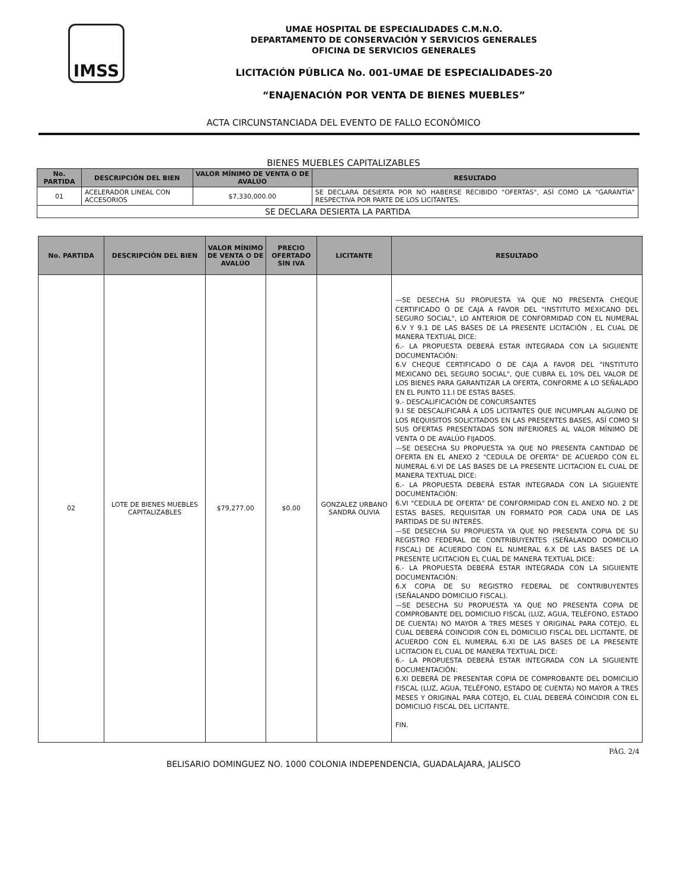IMSS
UMAE HOSPITAL DE ESPECIALIDADES C.M.N.O.
DEPARTAMENTO DE CONSERVACIÓN Y SERVICIOS GENERALES
OFICINA DE SERVICIOS GENERALES
LICITACIÓN PÚBLICA No. 001-UMAE DE ESPECIALIDADES-20
“ENAJENACIÓN POR VENTA DE BIENES MUEBLES”
ACTA CIRCUNSTANCIADA DEL EVENTO DE FALLO ECONÓMICO
BIENES MUEBLES CAPITALIZABLES
| No. PARTIDA | DESCRIPCIÓN DEL BIEN | VALOR MÍNIMO DE VENTA O DE AVALÚO | RESULTADO |
| --- | --- | --- | --- |
| 01 | ACELERADOR LINEAL CON ACCESORIOS | $7,330,000.00 | SE DECLARA DESIERTA POR NO HABERSE RECIBIDO "OFERTAS", ASÍ COMO LA "GARANTÍA" RESPECTIVA POR PARTE DE LOS LICITANTES. |
| SE DECLARA DESIERTA LA PARTIDA | | | |
| No. PARTIDA | DESCRIPCIÓN DEL BIEN | VALOR MÍNIMO DE VENTA O DE AVALÚO | PRECIO OFERTADO SIN IVA | LICITANTE | RESULTADO |
| --- | --- | --- | --- | --- | --- |
| 02 | LOTE DE BIENES MUEBLES CAPITALIZABLES | $79,277.00 | $0.00 | GONZALEZ URBANO SANDRA OLIVIA | —SE DESECHA SU PROPUESTA YA QUE NO PRESENTA CHEQUE CERTIFICADO O DE CAJA A FAVOR DEL "INSTITUTO MEXICANO DEL SEGURO SOCIAL", LO ANTERIOR DE CONFORMIDAD CON EL NUMERAL 6.V Y 9.1 DE LAS BASES DE LA PRESENTE LICITACIÓN , EL CUAL DE MANERA TEXTUAL DICE: 6.- LA PROPUESTA DEBERÁ ESTAR INTEGRADA CON LA SIGUIENTE DOCUMENTACIÓN: 6.V CHEQUE CERTIFICADO O DE CAJA A FAVOR DEL "INSTITUTO MEXICANO DEL SEGURO SOCIAL", QUE CUBRA EL 10% DEL VALOR DE LOS BIENES PARA GARANTIZAR LA OFERTA, CONFORME A LO SEÑALADO EN EL PUNTO 11.I DE ESTAS BASES. 9.- DESCALIFICACIÓN DE CONCURSANTES 9.I SE DESCALIFICARÁ A LOS LICITANTES QUE INCUMPLAN ALGUNO DE LOS REQUISITOS SOLICITADOS EN LAS PRESENTES BASES, ASÍ COMO SI SUS OFERTAS PRESENTADAS SON INFERIORES AL VALOR MÍNIMO DE VENTA O DE AVALÚO FIJADOS. —SE DESECHA SU PROPUESTA YA QUE NO PRESENTA CANTIDAD DE OFERTA EN EL ANEXO 2 "CEDULA DE OFERTA" DE ACUERDO CON EL NUMERAL 6.VI DE LAS BASES DE LA PRESENTE LICITACION EL CUAL DE MANERA TEXTUAL DICE: 6.- LA PROPUESTA DEBERÁ ESTAR INTEGRADA CON LA SIGUIENTE DOCUMENTACIÓN: 6.VI "CEDULA DE OFERTA" DE CONFORMIDAD CON EL ANEXO NO. 2 DE ESTAS BASES, REQUISITAR UN FORMATO POR CADA UNA DE LAS PARTIDAS DE SU INTERÉS. —SE DESECHA SU PROPUESTA YA QUE NO PRESENTA COPIA DE SU REGISTRO FEDERAL DE CONTRIBUYENTES (SEÑALANDO DOMICILIO FISCAL) DE ACUERDO CON EL NUMERAL 6.X DE LAS BASES DE LA PRESENTE LICITACION EL CUAL DE MANERA TEXTUAL DICE: 6.- LA PROPUESTA DEBERÁ ESTAR INTEGRADA CON LA SIGUIENTE DOCUMENTACIÓN: 6.X COPIA DE SU REGISTRO FEDERAL DE CONTRIBUYENTES (SEÑALANDO DOMICILIO FISCAL). —SE DESECHA SU PROPUESTA YA QUE NO PRESENTA COPIA DE COMPROBANTE DEL DOMICILIO FISCAL (LUZ, AGUA, TELÉFONO, ESTADO DE CUENTA) NO MAYOR A TRES MESES Y ORIGINAL PARA COTEJO, EL CUAL DEBERÁ COINCIDIR CON EL DOMICILIO FISCAL DEL LICITANTE, DE ACUERDO CON EL NUMERAL 6.XI DE LAS BASES DE LA PRESENTE LICITACION EL CUAL DE MANERA TEXTUAL DICE: 6.- LA PROPUESTA DEBERÁ ESTAR INTEGRADA CON LA SIGUIENTE DOCUMENTACIÓN: 6.XI DEBERÁ DE PRESENTAR COPIA DE COMPROBANTE DEL DOMICILIO FISCAL (LUZ, AGUA, TELÉFONO, ESTADO DE CUENTA) NO MAYOR A TRES MESES Y ORIGINAL PARA COTEJO, EL CUAL DEBERÁ COINCIDIR CON EL DOMICILIO FISCAL DEL LICITANTE. FIN. |
PÁG. 2/4
BELISARIO DOMINGUEZ NO. 1000 COLONIA INDEPENDENCIA, GUADALAJARA, JALISCO